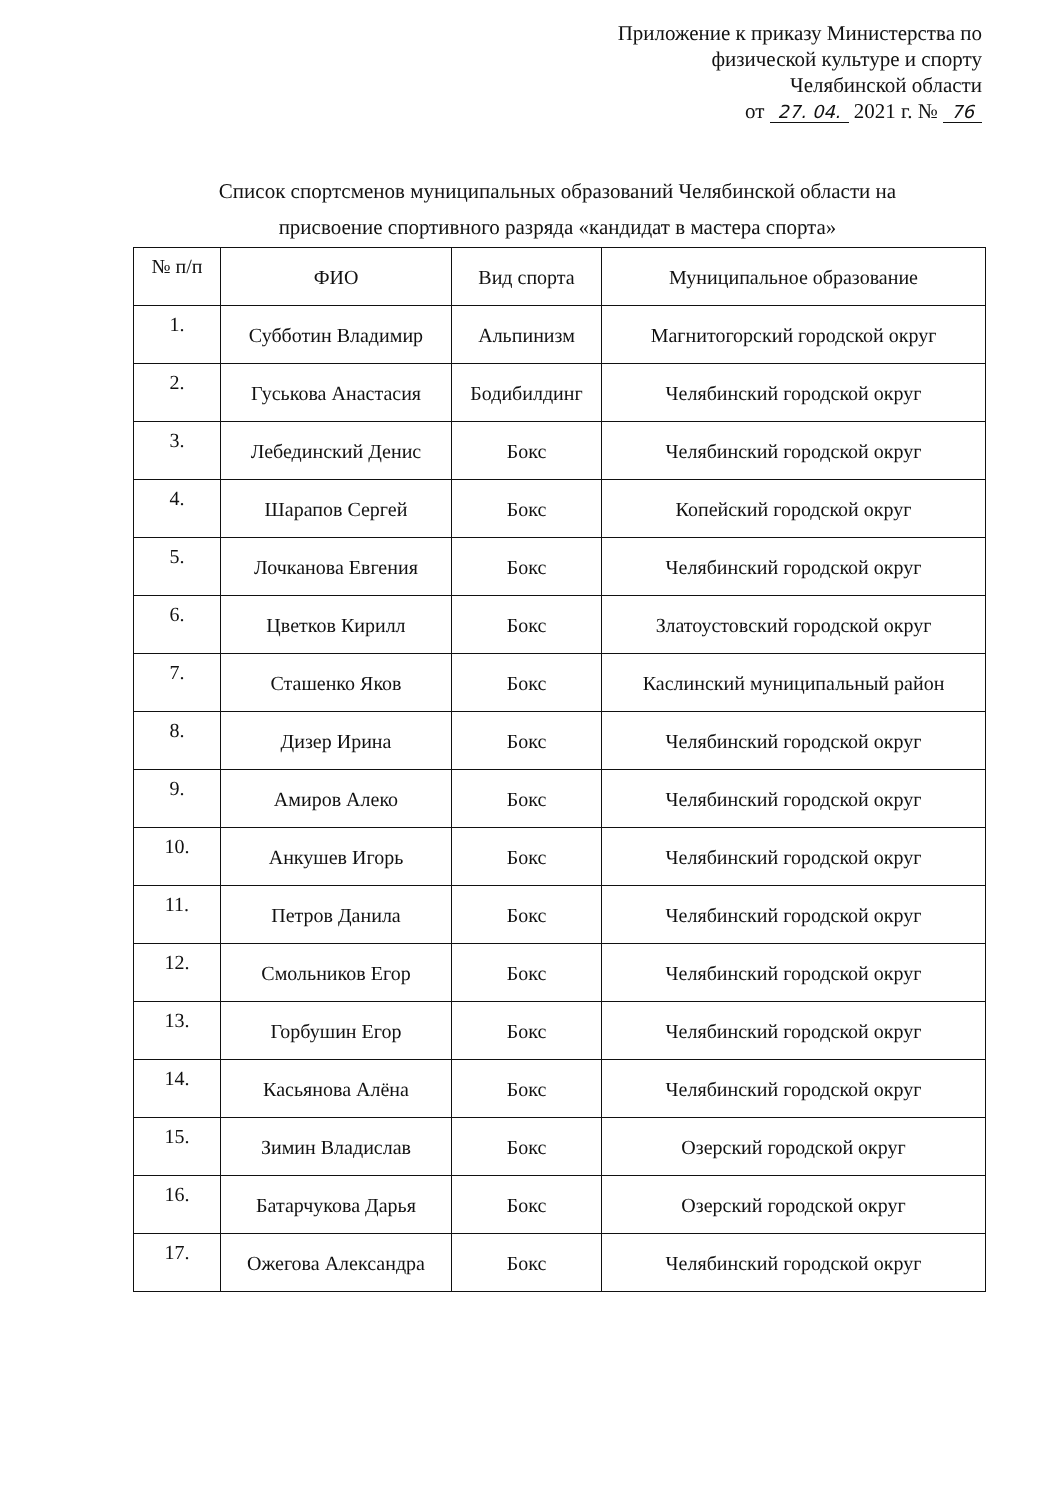Приложение к приказу Министерства по
физической культуре и спорту
Челябинской области
от 27. 04. 2021 г. № 76
Список спортсменов муниципальных образований Челябинской области на
присвоение спортивного разряда «кандидат в мастера спорта»
| № п/п | ФИО | Вид спорта | Муниципальное образование |
| --- | --- | --- | --- |
| 1. | Субботин Владимир | Альпинизм | Магнитогорский городской округ |
| 2. | Гуськова Анастасия | Бодибилдинг | Челябинский городской округ |
| 3. | Лебединский Денис | Бокс | Челябинский городской округ |
| 4. | Шарапов Сергей | Бокс | Копейский городской округ |
| 5. | Лочканова Евгения | Бокс | Челябинский городской округ |
| 6. | Цветков Кирилл | Бокс | Златоустовский городской округ |
| 7. | Сташенко Яков | Бокс | Каслинский муниципальный район |
| 8. | Дизер Ирина | Бокс | Челябинский городской округ |
| 9. | Амиров Алеко | Бокс | Челябинский городской округ |
| 10. | Анкушев Игорь | Бокс | Челябинский городской округ |
| 11. | Петров Данила | Бокс | Челябинский городской округ |
| 12. | Смольников Егор | Бокс | Челябинский городской округ |
| 13. | Горбушин Егор | Бокс | Челябинский городской округ |
| 14. | Касьянова Алёна | Бокс | Челябинский городской округ |
| 15. | Зимин Владислав | Бокс | Озерский городской округ |
| 16. | Батарчукова Дарья | Бокс | Озерский городской округ |
| 17. | Ожегова Александра | Бокс | Челябинский городской округ |